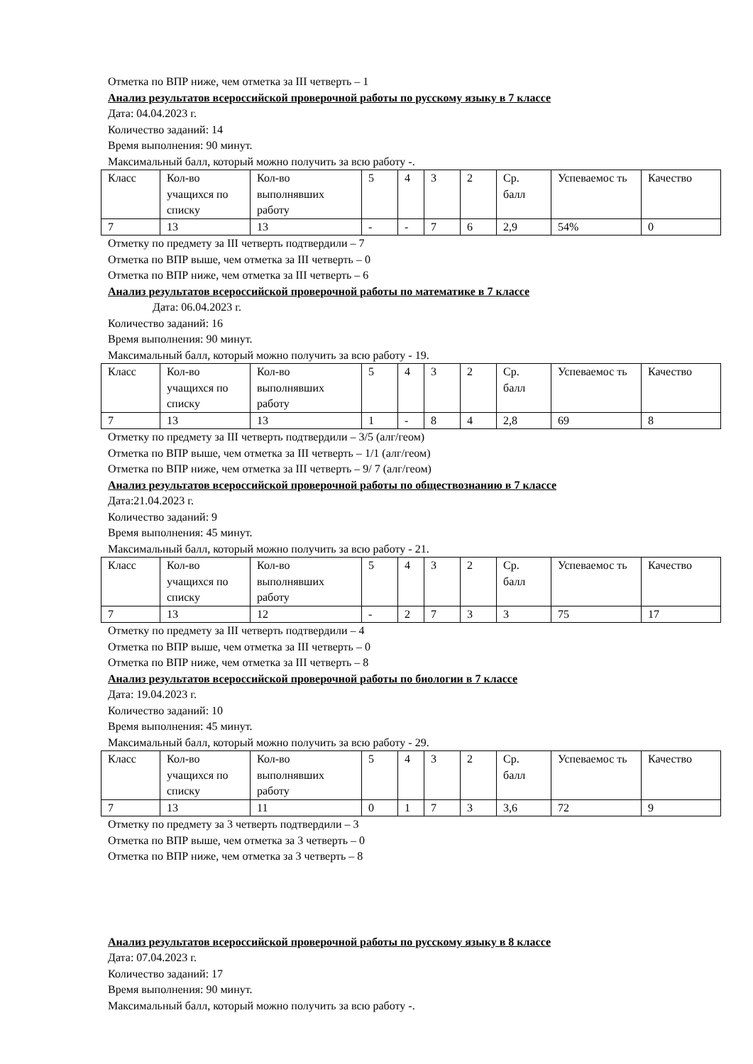Отметка по ВПР ниже, чем отметка за III четверть – 1
Анализ результатов всероссийской проверочной работы по русскому языку в 7 классе
Дата: 04.04.2023 г.
Количество заданий: 14
Время выполнения: 90 минут.
Максимальный балл, который можно получить за всю работу -.
| Класс | Кол-во учащихся по списку | Кол-во выполнявших работу | 5 | 4 | 3 | 2 | Ср. балл | Успеваемос ть | Качество |
| 7 | 13 | 13 | - | - | 7 | 6 | 2,9 | 54% | 0 |
Отметку по предмету за III четверть подтвердили – 7
Отметка по ВПР выше, чем отметка за III четверть – 0
Отметка по ВПР ниже, чем отметка за III четверть – 6
Анализ результатов всероссийской проверочной работы по математике в 7 классе
Дата: 06.04.2023 г.
Количество заданий: 16
Время выполнения: 90 минут.
Максимальный балл, который можно получить за всю работу - 19.
| Класс | Кол-во учащихся по списку | Кол-во выполнявших работу | 5 | 4 | 3 | 2 | Ср. балл | Успеваемос ть | Качество |
| 7 | 13 | 13 | 1 | - | 8 | 4 | 2,8 | 69 | 8 |
Отметку по предмету за III четверть подтвердили – 3/5 (алг/геом)
Отметка по ВПР выше, чем отметка за III четверть – 1/1 (алг/геом)
Отметка по ВПР ниже, чем отметка за III четверть – 9/ 7 (алг/геом)
Анализ результатов всероссийской проверочной работы по обществознанию в 7 классе
Дата:21.04.2023 г.
Количество заданий: 9
Время выполнения: 45 минут.
Максимальный балл, который можно получить за всю работу - 21.
| Класс | Кол-во учащихся по списку | Кол-во выполнявших работу | 5 | 4 | 3 | 2 | Ср. балл | Успеваемос ть | Качество |
| 7 | 13 | 12 | - | 2 | 7 | 3 | 3 | 75 | 17 |
Отметку по предмету за III четверть подтвердили – 4
Отметка по ВПР выше, чем отметка за III четверть – 0
Отметка по ВПР ниже, чем отметка за III четверть – 8
Анализ результатов всероссийской проверочной работы по биологии в 7 классе
Дата: 19.04.2023 г.
Количество заданий: 10
Время выполнения: 45 минут.
Максимальный балл, который можно получить за всю работу - 29.
| Класс | Кол-во учащихся по списку | Кол-во выполнявших работу | 5 | 4 | 3 | 2 | Ср. балл | Успеваемос ть | Качество |
| 7 | 13 | 11 | 0 | 1 | 7 | 3 | 3,6 | 72 | 9 |
Отметку по предмету за 3 четверть подтвердили – 3
Отметка по ВПР выше, чем отметка за 3 четверть – 0
Отметка по ВПР ниже, чем отметка за 3 четверть – 8
Анализ результатов всероссийской проверочной работы по русскому языку в 8 классе
Дата: 07.04.2023 г.
Количество заданий: 17
Время выполнения: 90 минут.
Максимальный балл, который можно получить за всю работу -.